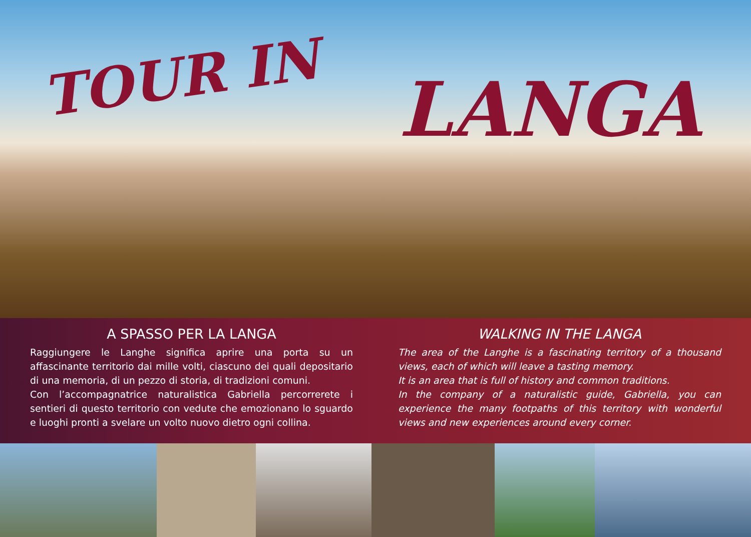TOUR IN LANGA
A SPASSO PER LA LANGA
Raggiungere le Langhe significa aprire una porta su un affascinante territorio dai mille volti, ciascuno dei quali depositario di una memoria, di un pezzo di storia, di tradizioni comuni.
Con l’accompagnatrice naturalistica Gabriella percorrerete i sentieri di questo territorio con vedute che emozionano lo sguardo e luoghi pronti a svelare un volto nuovo dietro ogni collina.
WALKING IN THE LANGA
The area of the Langhe is a fascinating territory of a thousand views, each of which will leave a tasting memory.
It is an area that is full of history and common traditions.
In the company of a naturalistic guide, Gabriella, you can experience the many footpaths of this territory with wonderful views and new experiences around every corner.